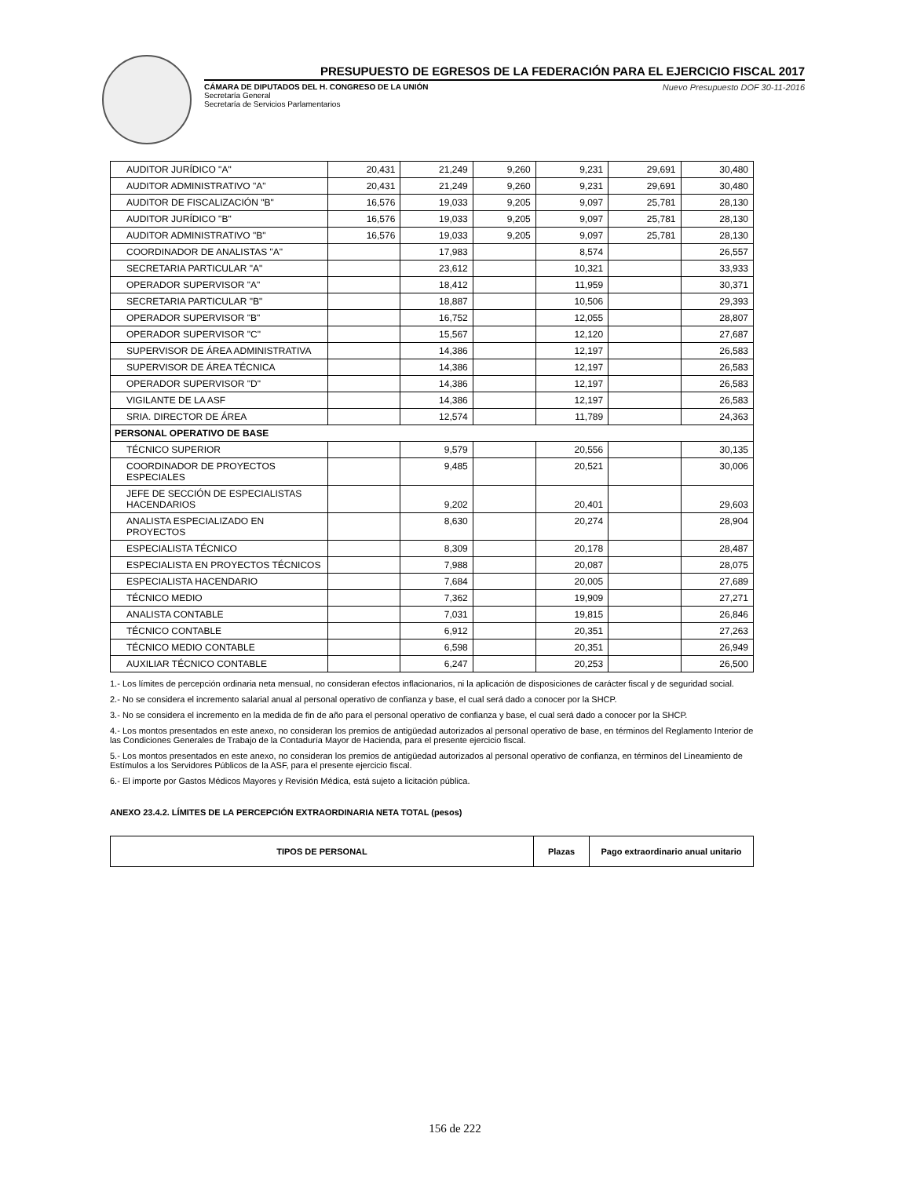PRESUPUESTO DE EGRESOS DE LA FEDERACIÓN PARA EL EJERCICIO FISCAL 2017
CÁMARA DE DIPUTADOS DEL H. CONGRESO DE LA UNIÓN
Secretaría General
Secretaría de Servicios Parlamentarios
Nuevo Presupuesto DOF 30-11-2016
| AUDITOR JURÍDICO "A" | 20,431 | 21,249 | 9,260 | 9,231 | 29,691 | 30,480 |
| AUDITOR ADMINISTRATIVO "A" | 20,431 | 21,249 | 9,260 | 9,231 | 29,691 | 30,480 |
| AUDITOR DE FISCALIZACIÓN "B" | 16,576 | 19,033 | 9,205 | 9,097 | 25,781 | 28,130 |
| AUDITOR JURÍDICO "B" | 16,576 | 19,033 | 9,205 | 9,097 | 25,781 | 28,130 |
| AUDITOR ADMINISTRATIVO "B" | 16,576 | 19,033 | 9,205 | 9,097 | 25,781 | 28,130 |
| COORDINADOR DE ANALISTAS "A" | | 17,983 | | 8,574 | | 26,557 |
| SECRETARIA PARTICULAR "A" | | 23,612 | | 10,321 | | 33,933 |
| OPERADOR SUPERVISOR "A" | | 18,412 | | 11,959 | | 30,371 |
| SECRETARIA PARTICULAR "B" | | 18,887 | | 10,506 | | 29,393 |
| OPERADOR SUPERVISOR "B" | | 16,752 | | 12,055 | | 28,807 |
| OPERADOR SUPERVISOR "C" | | 15,567 | | 12,120 | | 27,687 |
| SUPERVISOR DE ÁREA ADMINISTRATIVA | | 14,386 | | 12,197 | | 26,583 |
| SUPERVISOR DE ÁREA TÉCNICA | | 14,386 | | 12,197 | | 26,583 |
| OPERADOR SUPERVISOR "D" | | 14,386 | | 12,197 | | 26,583 |
| VIGILANTE DE LA ASF | | 14,386 | | 12,197 | | 26,583 |
| SRIA. DIRECTOR DE ÁREA | | 12,574 | | 11,789 | | 24,363 |
| PERSONAL OPERATIVO DE BASE | | | | | | |
| TÉCNICO SUPERIOR | | 9,579 | | 20,556 | | 30,135 |
| COORDINADOR DE PROYECTOS ESPECIALES | | 9,485 | | 20,521 | | 30,006 |
| JEFE DE SECCIÓN DE ESPECIALISTAS HACENDARIOS | | 9,202 | | 20,401 | | 29,603 |
| ANALISTA ESPECIALIZADO EN PROYECTOS | | 8,630 | | 20,274 | | 28,904 |
| ESPECIALISTA TÉCNICO | | 8,309 | | 20,178 | | 28,487 |
| ESPECIALISTA EN PROYECTOS TÉCNICOS | | 7,988 | | 20,087 | | 28,075 |
| ESPECIALISTA HACENDARIO | | 7,684 | | 20,005 | | 27,689 |
| TÉCNICO MEDIO | | 7,362 | | 19,909 | | 27,271 |
| ANALISTA CONTABLE | | 7,031 | | 19,815 | | 26,846 |
| TÉCNICO CONTABLE | | 6,912 | | 20,351 | | 27,263 |
| TÉCNICO MEDIO CONTABLE | | 6,598 | | 20,351 | | 26,949 |
| AUXILIAR TÉCNICO CONTABLE | | 6,247 | | 20,253 | | 26,500 |
1.- Los límites de percepción ordinaria neta mensual, no consideran efectos inflacionarios, ni la aplicación de disposiciones de carácter fiscal y de seguridad social.
2.- No se considera el incremento salarial anual al personal operativo de confianza y base, el cual será dado a conocer por la SHCP.
3.- No se considera el incremento en la medida de fin de año para el personal operativo de confianza y base, el cual será dado a conocer por la SHCP.
4.- Los montos presentados en este anexo, no consideran los premios de antigüedad autorizados al personal operativo de base, en términos del Reglamento Interior de las Condiciones Generales de Trabajo de la Contaduría Mayor de Hacienda, para el presente ejercicio fiscal.
5.- Los montos presentados en este anexo, no consideran los premios de antigüedad autorizados al personal operativo de confianza, en términos del Lineamiento de Estímulos a los Servidores Públicos de la ASF, para el presente ejercicio fiscal.
6.- El importe por Gastos Médicos Mayores y Revisión Médica, está sujeto a licitación pública.
ANEXO 23.4.2. LÍMITES DE LA PERCEPCIÓN EXTRAORDINARIA NETA TOTAL (pesos)
| TIPOS DE PERSONAL | Plazas | Pago extraordinario anual unitario |
| --- | --- | --- |
156 de 222